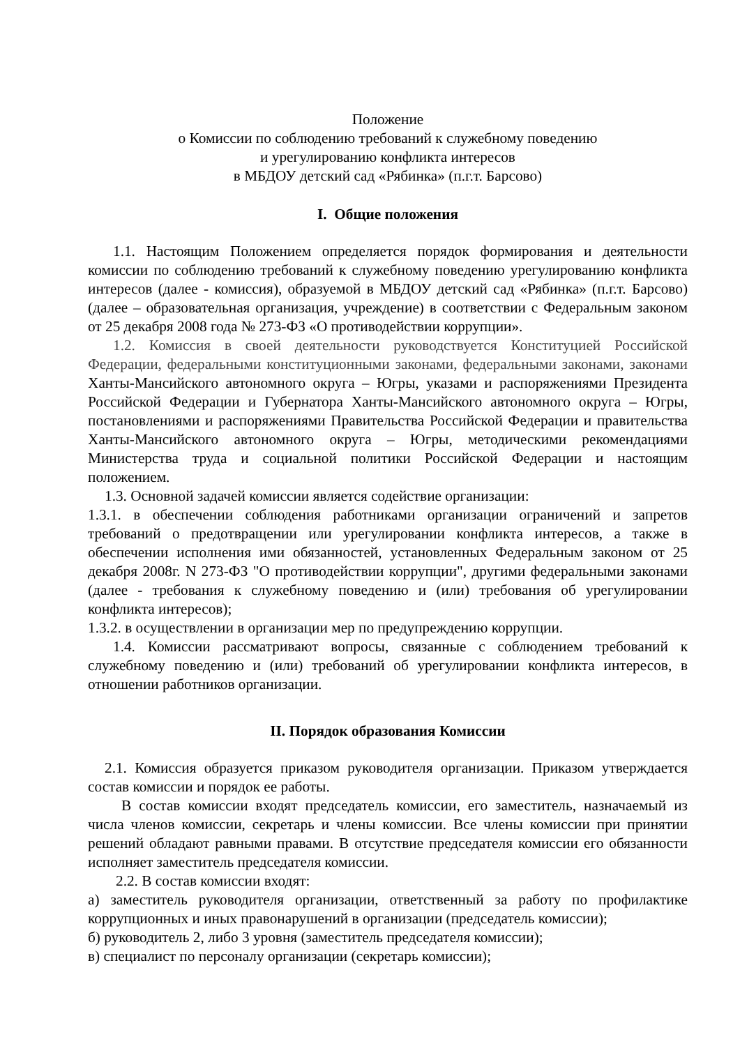Положение
о Комиссии по соблюдению требований к служебному поведению
и урегулированию конфликта интересов
в МБДОУ детский сад «Рябинка» (п.г.т. Барсово)
I. Общие положения
1.1. Настоящим Положением определяется порядок формирования и деятельности комиссии по соблюдению требований к служебному поведению урегулированию конфликта интересов (далее - комиссия), образуемой в МБДОУ детский сад «Рябинка» (п.г.т. Барсово) (далее – образовательная организация, учреждение) в соответствии с Федеральным законом от 25 декабря 2008 года № 273-ФЗ «О противодействии коррупции».
1.2. Комиссия в своей деятельности руководствуется Конституцией Российской Федерации, федеральными конституционными законами, федеральными законами, законами Ханты-Мансийского автономного округа – Югры, указами и распоряжениями Президента Российской Федерации и Губернатора Ханты-Мансийского автономного округа – Югры, постановлениями и распоряжениями Правительства Российской Федерации и правительства Ханты-Мансийского автономного округа – Югры, методическими рекомендациями Министерства труда и социальной политики Российской Федерации и настоящим положением.
1.3. Основной задачей комиссии является содействие организации:
1.3.1. в обеспечении соблюдения работниками организации ограничений и запретов требований о предотвращении или урегулировании конфликта интересов, а также в обеспечении исполнения ими обязанностей, установленных Федеральным законом от 25 декабря 2008г. N 273-ФЗ "О противодействии коррупции", другими федеральными законами (далее - требования к служебному поведению и (или) требования об урегулировании конфликта интересов);
1.3.2. в осуществлении в организации мер по предупреждению коррупции.
1.4. Комиссии рассматривают вопросы, связанные с соблюдением требований к служебному поведению и (или) требований об урегулировании конфликта интересов, в отношении работников организации.
II. Порядок образования Комиссии
2.1. Комиссия образуется приказом руководителя организации. Приказом утверждается состав комиссии и порядок ее работы.
В состав комиссии входят председатель комиссии, его заместитель, назначаемый из числа членов комиссии, секретарь и члены комиссии. Все члены комиссии при принятии решений обладают равными правами. В отсутствие председателя комиссии его обязанности исполняет заместитель председателя комиссии.
2.2. В состав комиссии входят:
а) заместитель руководителя организации, ответственный за работу по профилактике коррупционных и иных правонарушений в организации (председатель комиссии);
б) руководитель 2, либо 3 уровня (заместитель председателя комиссии);
в) специалист по персоналу организации (секретарь комиссии);